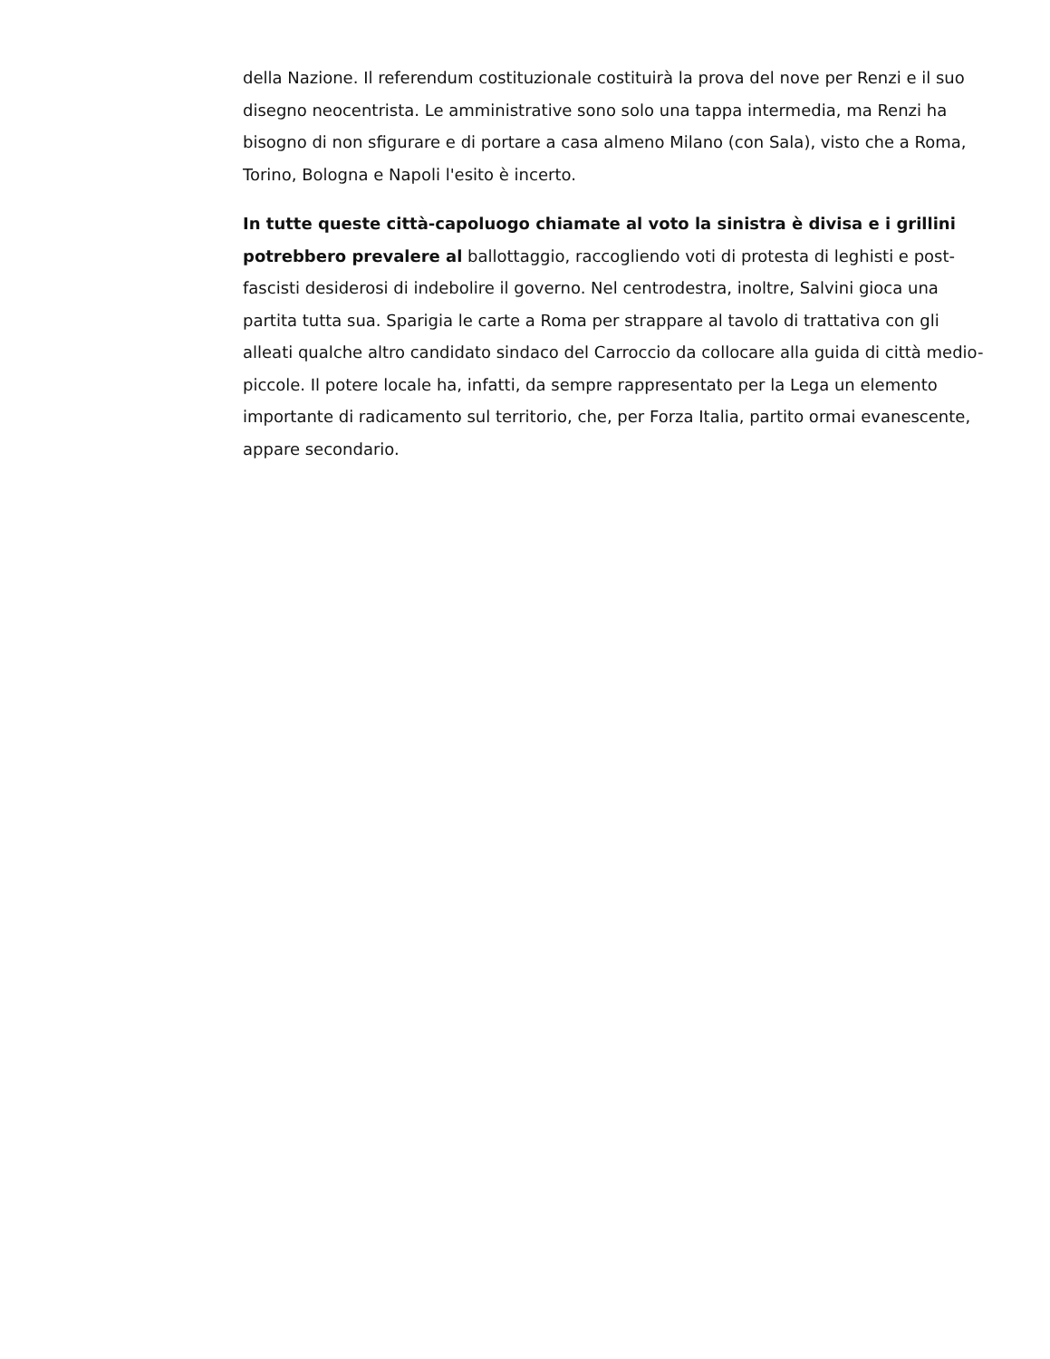della Nazione. Il referendum costituzionale costituirà la prova del nove per Renzi e il suo disegno neocentrista. Le amministrative sono solo una tappa intermedia, ma Renzi ha bisogno di non sfigurare e di portare a casa almeno Milano (con Sala), visto che a Roma, Torino, Bologna e Napoli l'esito è incerto.
In tutte queste città-capoluogo chiamate al voto la sinistra è divisa e i grillini potrebbero prevalere al ballottaggio, raccogliendo voti di protesta di leghisti e post-fascisti desiderosi di indebolire il governo. Nel centrodestra, inoltre, Salvini gioca una partita tutta sua. Sparigia le carte a Roma per strappare al tavolo di trattativa con gli alleati qualche altro candidato sindaco del Carroccio da collocare alla guida di città medio-piccole. Il potere locale ha, infatti, da sempre rappresentato per la Lega un elemento importante di radicamento sul territorio, che, per Forza Italia, partito ormai evanescente, appare secondario.